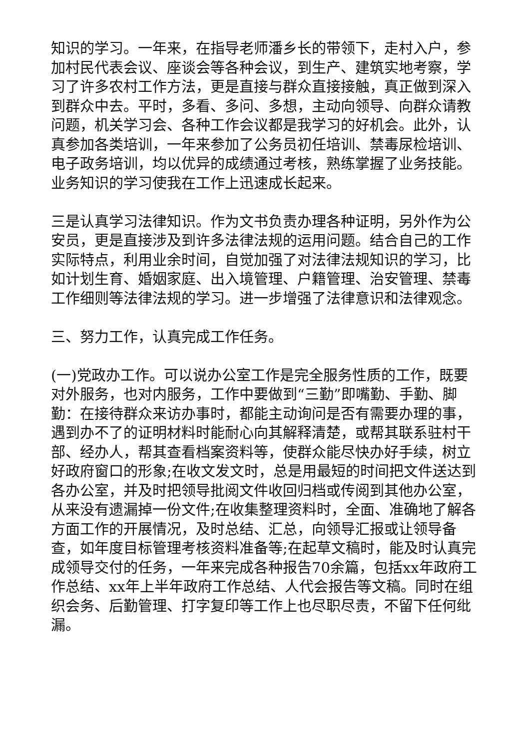知识的学习。一年来，在指导老师潘乡长的带领下，走村入户，参加村民代表会议、座谈会等各种会议，到生产、建筑实地考察，学习了许多农村工作方法，更是直接与群众直接接触，真正做到深入到群众中去。平时，多看、多问、多想，主动向领导、向群众请教问题，机关学习会、各种工作会议都是我学习的好机会。此外，认真参加各类培训，一年来参加了公务员初任培训、禁毒尿检培训、电子政务培训，均以优异的成绩通过考核，熟练掌握了业务技能。业务知识的学习使我在工作上迅速成长起来。
三是认真学习法律知识。作为文书负责办理各种证明，另外作为公安员，更是直接涉及到许多法律法规的运用问题。结合自己的工作实际特点，利用业余时间，自觉加强了对法律法规知识的学习，比如计划生育、婚姻家庭、出入境管理、户籍管理、治安管理、禁毒工作细则等法律法规的学习。进一步增强了法律意识和法律观念。
三、努力工作，认真完成工作任务。
(一)党政办工作。可以说办公室工作是完全服务性质的工作，既要对外服务，也对内服务，工作中要做到“三勤”即嘴勤、手勤、脚勤：在接待群众来访办事时，都能主动询问是否有需要办理的事，遇到办不了的证明材料时能耐心向其解释清楚，或帮其联系驻村干部、经办人，帮其查看档案资料等，使群众能尽快办好手续，树立好政府窗口的形象;在收文发文时，总是用最短的时间把文件送达到各办公室，并及时把领导批阅文件收回归档或传阅到其他办公室，从来没有遗漏掉一份文件;在收集整理资料时，全面、准确地了解各方面工作的开展情况，及时总结、汇总，向领导汇报或让领导备查，如年度目标管理考核资料准备等;在起草文稿时，能及时认真完成领导交付的任务，一年来完成各种报告70余篇，包括xx年政府工作总结、xx年上半年政府工作总结、人代会报告等文稿。同时在组织会务、后勤管理、打字复印等工作上也尽职尽责，不留下任何纰漏。